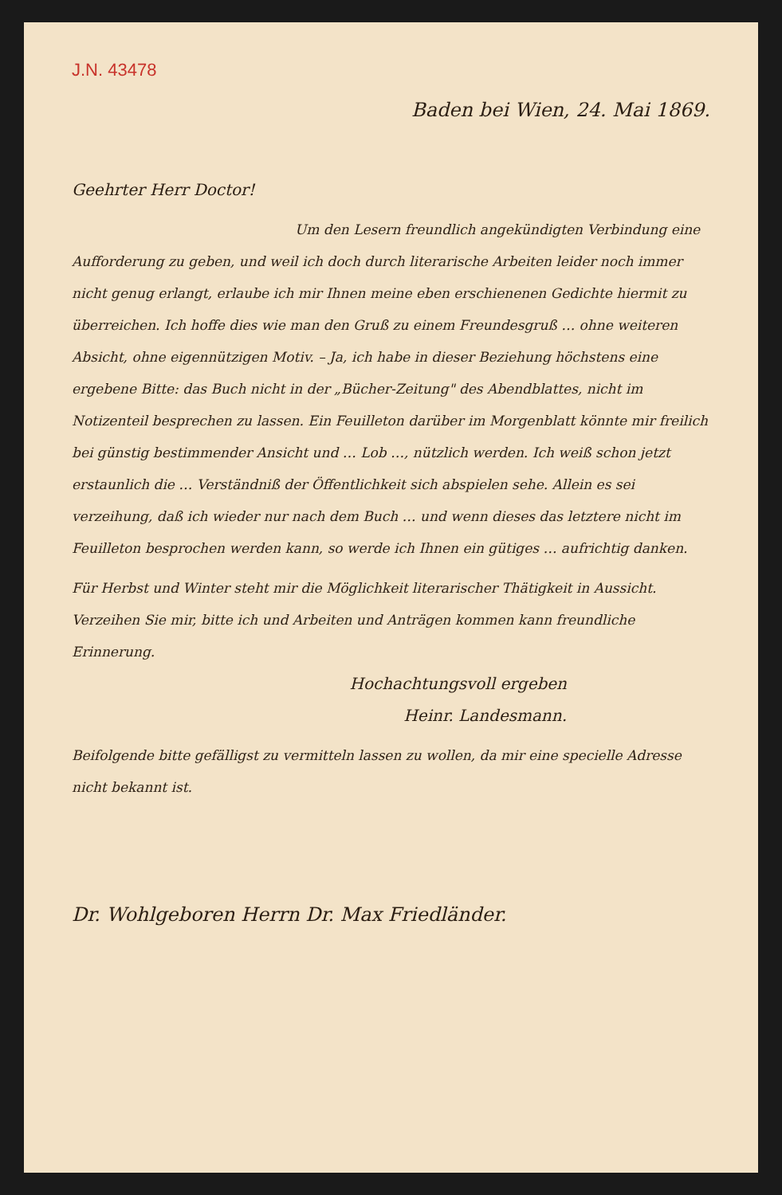J.N. 43478
Baden bei Wien, 24. Mai 1869.
Geehrter Herr Doctor!
Um den Lesern freundlich angekündigten Verbindung eine Aufforderung zu geben, und weil ich doch durch literarische Arbeiten leider noch immer nicht genug erlangt, erlaube ich mir Ihnen meine eben erschienenen Gedichte hiermit zu überreichen. Ich hoffe dies wie man den Gruß zu einem Freundesgruß … ohne weiteren Absicht, ohne eigennützigen Motiv. – Ja, ich habe in dieser Beziehung höchstens eine ergebene Bitte: das Buch nicht in der „Bücher-Zeitung" des Abendblattes, nicht im Notizenteil besprechen zu lassen. Ein Feuilleton darüber im Morgenblatt könnte mir freilich bei günstig bestimmender Ansicht und … Lob …, nützlich werden. Ich weiß schon jetzt erstaunlich die … Verständniß der Öffentlichkeit sich abspielen sehe. Allein es sei verzeihung, daß ich wieder nur nach dem Buch … und wenn dieses das letztere nicht im Feuilleton besprochen werden kann, so werde ich Ihnen ein gütiges … aufrichtig danken.
Für Herbst und Winter steht mir die Möglichkeit literarischer Thätigkeit in Aussicht. Verzeihen Sie mir, bitte ich und Arbeiten und Anträgen kommen kann freundliche Erinnerung.
Hochachtungsvoll ergeben
Heinr. Landesmann.
Beifolgende bitte gefälligst zu vermitteln lassen zu wollen, da mir eine specielle Adresse nicht bekannt ist.
Dr. Wohlgeboren Herrn Dr. Max Friedländer.